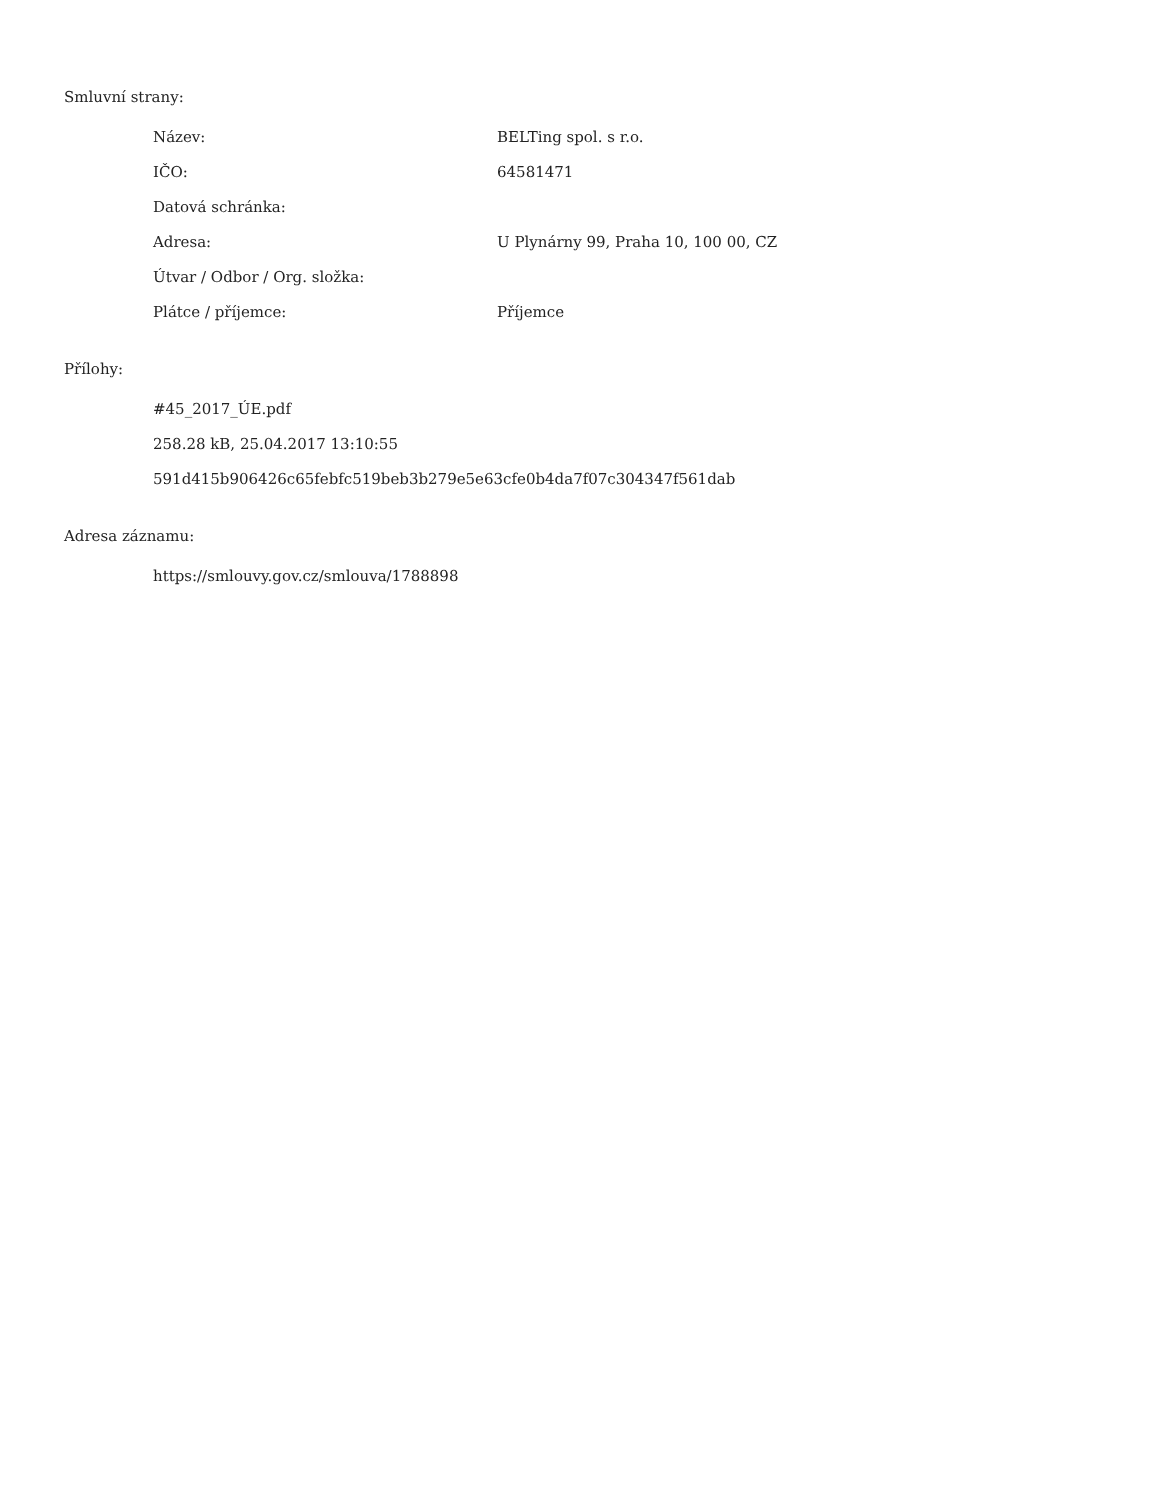Smluvní strany:
| Název: | BELTing spol. s r.o. |
| IČO: | 64581471 |
| Datová schránka: | |
| Adresa: | U Plynárny 99, Praha 10, 100 00, CZ |
| Útvar / Odbor / Org. složka: | |
| Plátce / příjemce: | Příjemce |
Přílohy:
#45_2017_ÚE.pdf
258.28 kB, 25.04.2017 13:10:55
591d415b906426c65febfc519beb3b279e5e63cfe0b4da7f07c304347f561dab
Adresa záznamu:
https://smlouvy.gov.cz/smlouva/1788898